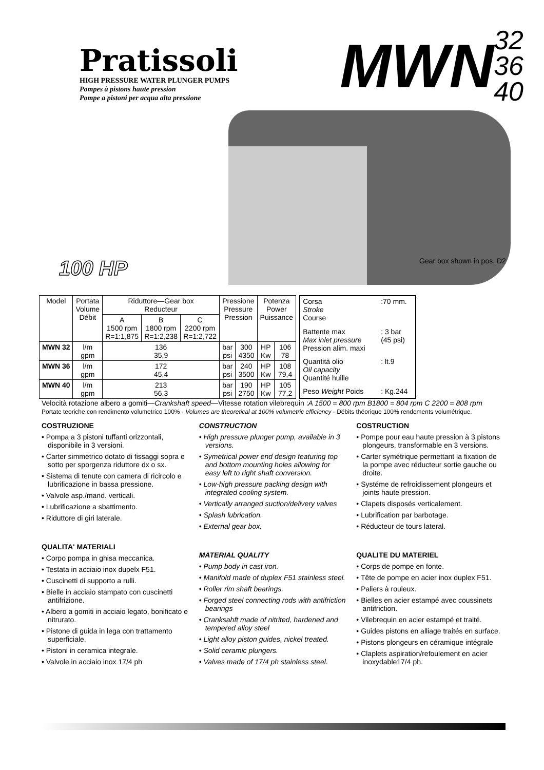Pratissoli
HIGH PRESSURE WATER PLUNGER PUMPS
Pompes à pistons haute pression
Pompe a pistoni per acqua alta pressione
MWN 32
36
40
100 HP Gear box shown in pos. D2
| Model | Portata Volume Débit | Riduttore—Gear box Reducteur | | | Pressione Pressure Pression | | Potenza Power Puissance | |
| --- | --- | --- | --- | --- | --- | --- | --- | --- |
| | | A 1500 rpm R=1:1,875 | B 1800 rpm R=1:2,238 | C 2200 rpm R=1:2,722 | | | | |
| MWN 32 | l/m gpm | 136 35,9 | | | bar psi | 300 4350 | HP Kw | 106 78 |
| MWN 36 | l/m gpm | 172 45,4 | | | bar psi | 240 3500 | HP Kw | 108 79,4 |
| MWN 40 | l/m gpm | 213 56,3 | | | bar psi | 190 2750 | HP Kw | 105 77,2 |
| Corsa Stroke Course | :70 mm. |
| Battente max Max inlet pressure Pression alim. maxi | : 3 bar (45 psi) |
| Quantità olio Oil capacity Quantité huille | : lt.9 |
| Peso Weight Poids | : Kg.244 |
Velocità rotazione albero a gomiti—Crankshaft speed—Vitesse rotation vilebrequin :A 1500 = 800 rpm B1800 = 804 rpm C 2200 = 808 rpm
Portate teoriche con rendimento volumetrico 100% - Volumes are theoretical at 100% volumetric efficiency - Débits théorique 100% rendements volumétrique.
COSTRUZIONE
• Pompa a 3 pistoni tuffanti orizzontali, disponibile in 3 versioni.
• Carter simmetrico dotato di fissaggi sopra e sotto per sporgenza riduttore dx o sx.
• Sistema di tenute con camera di ricircolo e lubrificazione in bassa pressione.
• Valvole asp./mand. verticali.
• Lubrificazione a sbattimento.
• Riduttore di giri laterale.
QUALITA' MATERIALI
• Corpo pompa in ghisa meccanica.
• Testata in acciaio inox dupelx F51.
• Cuscinetti di supporto a rulli.
• Bielle in acciaio stampato con cuscinetti antifrizione.
• Albero a gomiti in acciaio legato, bonificato e nitrurato.
• Pistone di guida in lega con trattamento superficiale.
• Pistoni in ceramica integrale.
• Valvole in acciaio inox 17/4 ph
CONSTRUCTION
• High pressure plunger pump, available in 3 versions.
• Symetrical power end design featuring top and bottom mounting holes allowing for easy left to right shaft conversion.
• Low-high pressure packing design with integrated cooling system.
• Vertically arranged suction/delivery valves
• Splash lubrication.
• External gear box.
MATERIAL QUALITY
• Pump body in cast iron.
• Manifold made of duplex F51 stainless steel.
• Roller rim shaft bearings.
• Forged steel connecting rods with antifriction bearings
• Cranksahft made of nitrited, hardened and tempered alloy steel
• Light alloy piston guides, nickel treated.
• Solid ceramic plungers.
• Valves made of 17/4 ph stainless steel.
COSTRUCTION
• Pompe pour eau haute pression à 3 pistons plongeurs, transformable en 3 versions.
• Carter symétrique permettant la fixation de la pompe avec réducteur sortie gauche ou droite.
• Systéme de refroidissement plongeurs et joints haute pression.
• Clapets disposés verticalement.
• Lubrification par barbotage.
• Réducteur de tours lateral.
QUALITE DU MATERIEL
• Corps de pompe en fonte.
• Tête de pompe en acier inox duplex F51.
• Paliers à rouleux.
• Bielles en acier estampé avec coussinets antifriction.
• Vilebrequin en acier estampé et traité.
• Guides pistons en alliage traités en surface.
• Pistons plongeurs en céramique intégrale
• Claplets aspiration/refoulement en acier inoxydable17/4 ph.